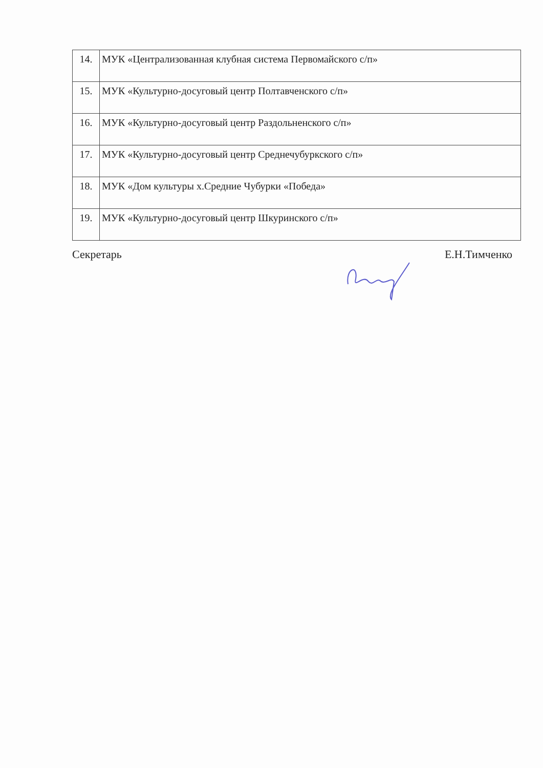| 14. | МУК «Централизованная клубная система Первомайского с/п» |
| 15. | МУК «Культурно-досуговый центр Полтавченского с/п» |
| 16. | МУК «Культурно-досуговый центр Раздольненского с/п» |
| 17. | МУК «Культурно-досуговый центр Среднечубуркского с/п» |
| 18. | МУК «Дом культуры х.Средние Чубурки «Победа» |
| 19. | МУК «Культурно-досуговый центр Шкуринского с/п» |
Секретарь Е.Н.Тимченко